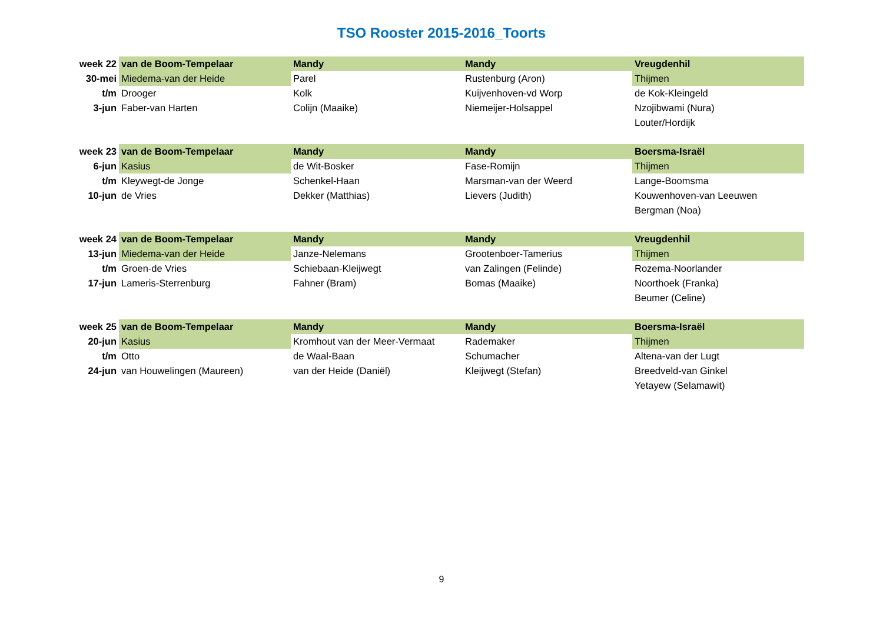TSO Rooster 2015-2016_Toorts
| week 22 | van de Boom-Tempelaar | Mandy | Mandy | Vreugdenhil |
| 30-mei | Miedema-van der Heide | Parel | Rustenburg (Aron) | Thijmen |
| t/m | Drooger | Kolk | Kuijvenhoven-vd Worp | de Kok-Kleingeld |
| 3-jun | Faber-van Harten | Colijn (Maaike) | Niemeijer-Holsappel | Nzojibwami (Nura) |
| | | | | Louter/Hordijk |
| week 23 | van de Boom-Tempelaar | Mandy | Mandy | Boersma-Israël |
| 6-jun | Kasius | de Wit-Bosker | Fase-Romijn | Thijmen |
| t/m | Kleywegt-de Jonge | Schenkel-Haan | Marsman-van der Weerd | Lange-Boomsma |
| 10-jun | de Vries | Dekker (Matthias) | Lievers (Judith) | Kouwenhoven-van Leeuwen |
| | | | | Bergman (Noa) |
| week 24 | van de Boom-Tempelaar | Mandy | Mandy | Vreugdenhil |
| 13-jun | Miedema-van der Heide | Janze-Nelemans | Grootenboer-Tamerius | Thijmen |
| t/m | Groen-de Vries | Schiebaan-Kleijwegt | van Zalingen (Felinde) | Rozema-Noorlander |
| 17-jun | Lameris-Sterrenburg | Fahner (Bram) | Bomas (Maaike) | Noorthoek (Franka) |
| | | | | Beumer (Celine) |
| week 25 | van de Boom-Tempelaar | Mandy | Mandy | Boersma-Israël |
| 20-jun | Kasius | Kromhout van der Meer-Vermaat | Rademaker | Thijmen |
| t/m | Otto | de Waal-Baan | Schumacher | Altena-van der Lugt |
| 24-jun | van Houwelingen (Maureen) | van der Heide (Daniël) | Kleijwegt (Stefan) | Breedveld-van Ginkel |
| | | | | Yetayew (Selamawit) |
9